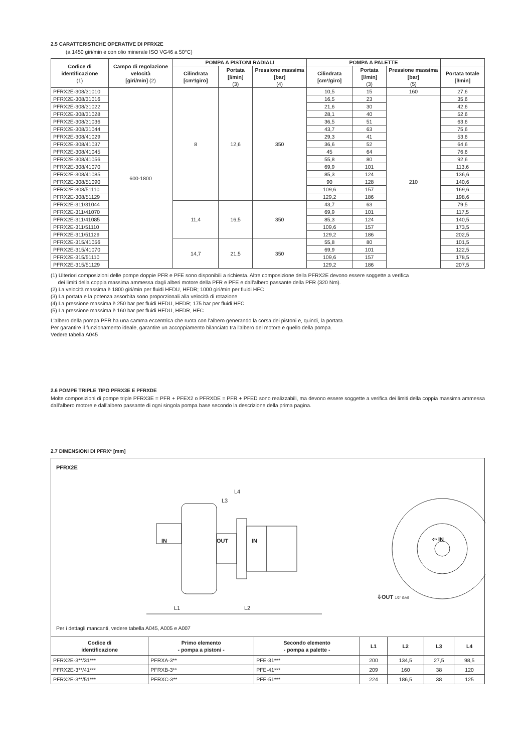2.5 CARATTERISTICHE OPERATIVE DI PFRX2E
(a 1450 giri/min e con olio minerale ISO VG46 a 50°C)
| Codice di identificazione (1) | Campo di regolazione velocità [giri/min] (2) | POMPA A PISTONI RADIALI | | | POMPA A PALETTE | | | |
| --- | --- | --- | --- | --- | --- | --- | --- | --- |
| | | Cilindrata [cm³/giro] | Portata [l/min] (3) | Pressione massima [bar] (4) | Cilindrata [cm³/giro] | Portata [l/min] (3) | Pressione massima [bar] (5) | Portata totale [l/min] |
| PFRX2E-308/31010 | 600-1800 | 8 | 12,6 | 350 | 10,5 | 15 | 160 | 27,6 |
| PFRX2E-308/31016 | | | | | 16,5 | 23 | 210 | 35,6 |
| PFRX2E-308/31022 | | | | | 21,6 | 30 | | 42,6 |
| PFRX2E-308/31028 | | | | | 28,1 | 40 | | 52,6 |
| PFRX2E-308/31036 | | | | | 36,5 | 51 | | 63,6 |
| PFRX2E-308/31044 | | | | | 43,7 | 63 | | 75,6 |
| PFRX2E-308/41029 | | | | | 29,3 | 41 | | 53,6 |
| PFRX2E-308/41037 | | | | | 36,6 | 52 | | 64,6 |
| PFRX2E-308/41045 | | | | | 45 | 64 | | 76,6 |
| PFRX2E-308/41056 | | | | | 55,8 | 80 | | 92,6 |
| PFRX2E-308/41070 | | | | | 69,9 | 101 | | 113,6 |
| PFRX2E-308/41085 | | | | | 85,3 | 124 | | 136,6 |
| PFRX2E-308/51090 | | | | | 90 | 128 | | 140,6 |
| PFRX2E-308/51110 | | | | | 109,6 | 157 | | 169,6 |
| PFRX2E-308/51129 | | | | | 129,2 | 186 | | 198,6 |
| PFRX2E-311/31044 | | 11,4 | 16,5 | 350 | 43,7 | 63 | | 79,5 |
| PFRX2E-311/41070 | | | | | 69,9 | 101 | | 117,5 |
| PFRX2E-311/41085 | | | | | 85,3 | 124 | | 140,5 |
| PFRX2E-311/51110 | | | | | 109,6 | 157 | | 173,5 |
| PFRX2E-311/51129 | | | | | 129,2 | 186 | | 202,5 |
| PFRX2E-315/41056 | | 14,7 | 21,5 | 350 | 55,8 | 80 | | 101,5 |
| PFRX2E-315/41070 | | | | | 69,9 | 101 | | 122,5 |
| PFRX2E-315/51110 | | | | | 109,6 | 157 | | 178,5 |
| PFRX2E-315/51129 | | | | | 129,2 | 186 | | 207,5 |
(1) Ulteriori composizioni delle pompe doppie PFR e PFE sono disponibili a richiesta. Altre composizione della PFRX2E devono essere soggette a verifica
dei limiti della coppia massima ammessa dagli alberi motore della PFR e PFE e dall'albero passante della PFR (320 Nm).
(2) La velocità massima è 1800 giri/min per fluidi HFDU, HFDR; 1000 giri/min per fluidi HFC
(3) La portata e la potenza assorbita sono proporzionali alla velocità di rotazione
(4) La pressione massima è 250 bar per fluidi HFDU, HFDR; 175 bar per fluidi HFC
(5) La pressione massima è 160 bar per fluidi HFDU, HFDR, HFC
L'albero della pompa PFR ha una camma eccentrica che ruota con l'albero generando la corsa dei pistoni e, quindi, la portata.
Per garantire il funzionamento ideale, garantire un accoppiamento bilanciato tra l'albero del motore e quello della pompa.
Vedere tabella A045
2.6 POMPE TRIPLE TIPO PFRX3E E PFRXDE
Molte composizioni di pompe triple PFRX3E = PFR + PFEX2 o PFRXDE = PFR + PFED sono realizzabili, ma devono essere soggette a verifica dei limiti della coppia massima ammessa dall'albero motore e dall'albero passante di ogni singola pompa base secondo la descrizione della prima pagina.
2.7 DIMENSIONI DI PFRX* [mm]
PFRX2E
IN OUT IN
L4
L3
L1 L2
⇦ IN
⇩OUT 1/2" GAS
Per i dettagli mancanti, vedere tabella A045, A005 e A007
| Codice di identificazione | Primo elemento - pompa a pistoni - | Secondo elemento - pompa a palette - | L1 | L2 | L3 | L4 |
| --- | --- | --- | --- | --- | --- | --- |
| PFRX2E-3**/31*** | PFRXA-3** | PFE-31*** | 200 | 134,5 | 27,5 | 98,5 |
| PFRX2E-3**/41*** | PFRXB-3** | PFE-41*** | 209 | 160 | 38 | 120 |
| PFRX2E-3**/51*** | PFRXC-3** | PFE-51*** | 224 | 186,5 | 38 | 125 |